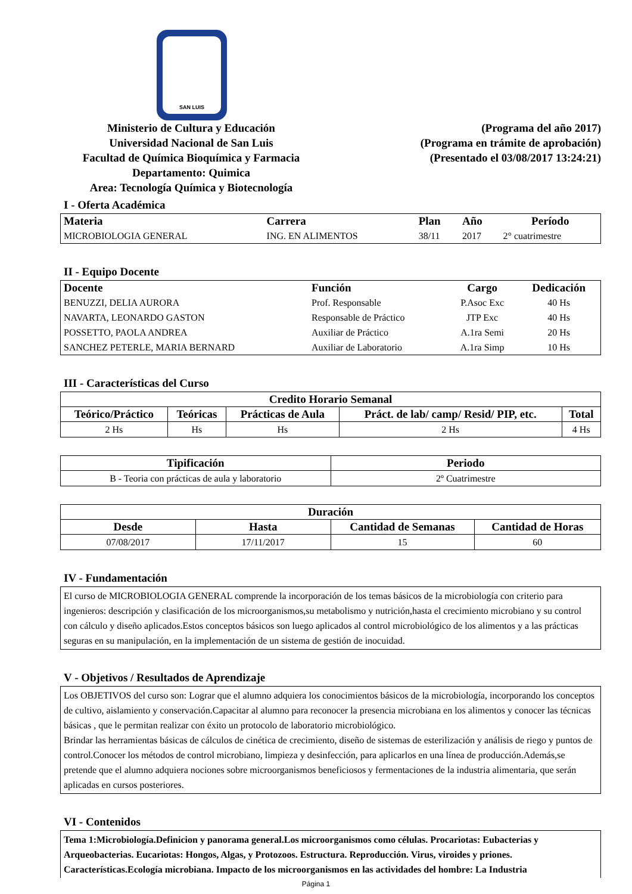SAN LUIS
Ministerio de Cultura y Educación
Universidad Nacional de San Luis
Facultad de Química Bioquímica y Farmacia
Departamento: Quimica
Area: Tecnología Química y Biotecnología
(Programa del año 2017)
(Programa en trámite de aprobación)
(Presentado el 03/08/2017 13:24:21)
I - Oferta Académica
| Materia | Carrera | Plan | Año | Período |
| --- | --- | --- | --- | --- |
| MICROBIOLOGIA GENERAL | ING. EN ALIMENTOS | 38/11 | 2017 | 2° cuatrimestre |
II - Equipo Docente
| Docente | Función | Cargo | Dedicación |
| --- | --- | --- | --- |
| BENUZZI, DELIA AURORA | Prof. Responsable | P.Asoc Exc | 40 Hs |
| NAVARTA, LEONARDO GASTON | Responsable de Práctico | JTP Exc | 40 Hs |
| POSSETTO, PAOLA ANDREA | Auxiliar de Práctico | A.1ra Semi | 20 Hs |
| SANCHEZ PETERLE, MARIA BERNARD | Auxiliar de Laboratorio | A.1ra Simp | 10 Hs |
III - Características del Curso
| Credito Horario Semanal | | | | |
| --- | --- | --- | --- | --- |
| Teórico/Práctico | Teóricas | Prácticas de Aula | Práct. de lab/ camp/ Resid/ PIP, etc. | Total |
| 2 Hs | Hs | Hs | 2 Hs | 4 Hs |
| Tipificación | Periodo |
| --- | --- |
| B - Teoria con prácticas de aula y laboratorio | 2º Cuatrimestre |
| Duración | | | |
| --- | --- | --- | --- |
| Desde | Hasta | Cantidad de Semanas | Cantidad de Horas |
| 07/08/2017 | 17/11/2017 | 15 | 60 |
IV - Fundamentación
El curso de MICROBIOLOGIA GENERAL comprende la incorporación de los temas básicos de la microbiología con criterio para ingenieros: descripción y clasificación de los microorganismos,su metabolismo y nutrición,hasta el crecimiento microbiano y su control con cálculo y diseño aplicados.Estos conceptos básicos son luego aplicados al control microbiológico de los alimentos y a las prácticas seguras en su manipulación, en la implementación de un sistema de gestión de inocuidad.
V - Objetivos / Resultados de Aprendizaje
Los OBJETIVOS del curso son: Lograr que el alumno adquiera los conocimientos básicos de la microbiología, incorporando los conceptos de cultivo, aislamiento y conservación.Capacitar al alumno para reconocer la presencia microbiana en los alimentos y conocer las técnicas básicas , que le permitan realizar con éxito un protocolo de laboratorio microbiológico.
Brindar las herramientas básicas de cálculos de cinética de crecimiento, diseño de sistemas de esterilización y análisis de riego y puntos de control.Conocer los métodos de control microbiano, limpieza y desinfección, para aplicarlos en una línea de producción.Además,se pretende que el alumno adquiera nociones sobre microorganismos beneficiosos y fermentaciones de la industria alimentaria, que serán aplicadas en cursos posteriores.
VI - Contenidos
Tema 1:Microbiología.Definicion y panorama general.Los microorganismos como células. Procariotas: Eubacterias y Arqueobacterias. Eucariotas: Hongos, Algas, y Protozoos. Estructura. Reproducción. Virus, viroides y priones. Características.Ecología microbiana. Impacto de los microorganismos en las actividades del hombre: La Industria
Página 1